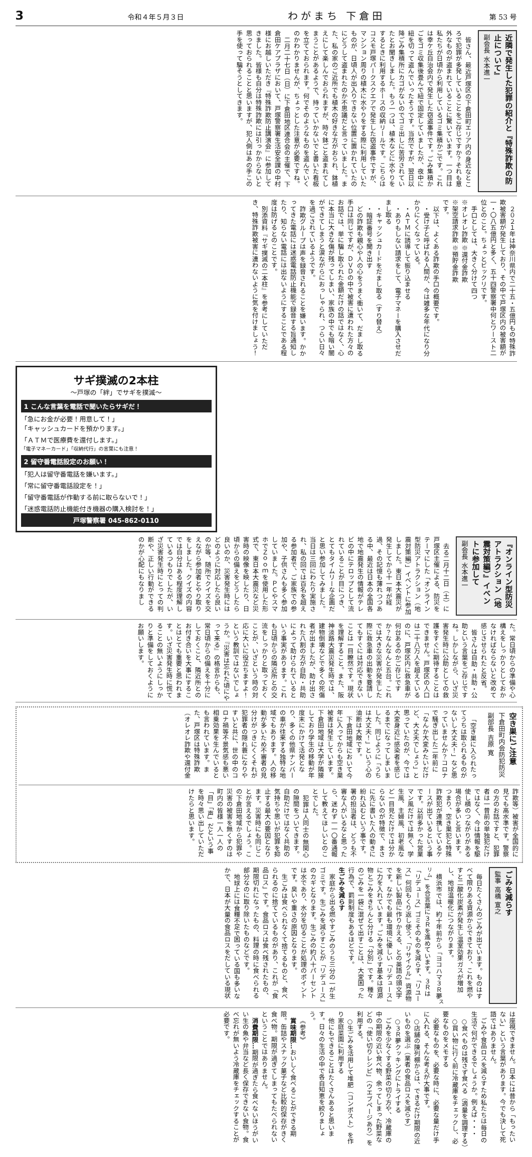3 令和４年５月３日 わがまち 下倉田 第 53 号
近隣で発生した犯罪の紹介と『特殊詐欺の防止について』
副会長 水本進一
皆さん、最近戸塚区の下倉田町エリア内の身近なところで犯罪が多発していることをご存じですか？それも意外なものが盗まれていることに驚いています。一つ目は私たちが日頃から利用しているゴミ集積かごです。これは幸ケ丘自治会内で発生した窃盗事件です。ごみ集積かごをゴミ収集後畳んで紐で固定していましたが、夜中に紐を切って盗んでいったそうです。当然ですが、翌日以降ごみ集積所にカゴがないのでゴミ出しに苦労されていたとお聞きしました。もう一つは、植木などに水やりをするときに利用するホースの収納リールです。こちらはコスモ戸塚パークスクエアで発生した窃盗事件ですが、マンション周りの植木に水やりをする際に利用していたものが、日頃人が出入りできない位置に置かれていたのにどうして盗まれたのか不思議だと言っていました。また、私の家のご近所でも植木の好きな方がおられ、鉢植えにして楽しんでおられますが、時々鉢ごと盗まれてしまうことがあるようで、持っていかないでと書いた看板を立てておられます。何でそのようなものを盗んでいくのかわかりませんが、ちょっとした注意が必要ですね。
二月二十七日（日）に下倉田地区連合会の主催で、下倉田ケアプラザにおいて、戸塚警察署生活安全課の中村様にお越しいただき『特殊詐欺防止講演会』に参加してきました。皆様も自分は特殊詐欺には引っかからないと思っておられることと思いますが、犯人側はあの手この手を使って騙そうとしてきます。
２０２１年は神奈川県内で二十五・五億円もの特殊詐欺被害額が発生しており、その中で戸塚区内の被害額が一・〇八五億円と多く、五十四警察署中何とワースト二位とのこと。ちょっとビックリです。
手口としては、大きく分けて四つ
※オレオレ詐欺 ※還付金詐欺
※架空請求詐欺 ※預貯金詐欺
です。
以下は、よくある詐欺の手口の概要です。
・受け子と呼ばれる人間が、今は雑多な年代になり分かりにくくなっている。
・ＡＴＭに誘導して振り込ませる
・ありもしない請求をして、電子マネーを購入させだまし取る
・キャッシュカードをだまし取る（すり替え）
・暗証番号を聞き出す
どの詐欺も親心や人の心をうまく衝いて、だまし取る手口は同じですが、ＤＶＤの中で被害に遭われた方々のお話では、単に騙し取られた金額だけの話ではなく、心に本当に大きな傷が残ってしまい、家族の中でも暗い闇ができてしまうと涙ながらにおっしゃられ、つらい日々を過ごされているようです。
詐欺グループは声を録音されることを嫌います。かかってきた電話には迷惑電話防止機能で録音する旨通知したり、知らない電話には出ないようにすることである程度は防げるとのことです。
別添資料『サギ撲滅の二本柱』を参考にしていただき、特殊詐欺被害に遭わないように気を付けましょう！
サギ撲滅の2本柱
～戸塚の「絆」でサギを撲滅～
1 こんな言葉を電話で聞いたらサギだ！
「急にお金が必要！用意して！」
「キャッシュカードを預かります。」
「ＡＴＭで医療費を還付します。」
「電子マネーカード」「収納代行」の言葉にも注意！
2 留守番電話設定のお願い！
「犯人は留守番電話を嫌います。」
「常に留守番電話設定を！」
「留守番電話が作動する前に取らないで！」
「迷惑電話防止機能付き機器の購入検討を！」
戸塚警察署 045-862-0110
『オンライン型防災アトラクション（地震対策編）』イベントに参加して
副会長 水本進一
去る二月十二日（土）に戸塚区主催による、防災をテーマにした「オンライン型防災アトラクション（地震対策編）」イベントに参加しました。東日本大震災が発生してから十一年が経過、その記憶も薄れつつある中、最近は日本の全国各地で地震発生の情報がテレビの中にテロップとして流れていることが目につき、とてもタイムリーな企画だと思い参加してみました。当日は三回にわたり実施され、私の回では百名を超える参加者で、ご家族での参加や、子供さんも多く参加していました。ＰＣやスマホでＺｏｏｍを使用した形式で、東日本大震災など災害時の映像を映したり、日頃からの備えをどうしたら良いのか、災害発生時にはどのように対応したら良いのか等、随所でクイズを交えながら参加者とやり取りをしました。クイズの内容では自分はある程度理解しているつもりでしたが、いざ災害発生時にとっての判断や、正しい行動ができるのかが心配にもなりました。常日頃からの準備や心構えをしっかりとしておかなければならないと改めて感じさせられたと反省。
皆さんは自助・共助・公助という言葉をご存じですね。しかしながら、いざ災害発生時に公助としての救護をすぐに期待することはできません。戸塚区の人口は二十八万人を超えているのに、戸塚区内に救急車が何台あるのかご存じですか？なんなんと五台。これでは大きな災害が発生した際に救急車の出動を要請してもすぐには対応できないことは一目瞭然です。現状を理解すること。また、阪神淡路大震災発生時では、建物倒壊などで多くの死傷者が出ましたが、助け出された八割の方が自助・共助によって助けられているという事実があります。これも日頃からの隣近所との交流をしっかりと取っておくことが、いざという時の対応に大いに役立ちますよ！という教訓ではないでしょうか。『災害は忘れた頃にやって来る』の格言からも、常日頃からの備えを十分にしておくこと、隣近所とのお付き合いを大事にすることはとても重要と思われます。いざ災害発生時に慌てることの無いようにしっかりと準備をしておくようにお願いします。
空き巣にご注意
下倉田町内会防犯防災副部長 吉原 寛
「空き巣に入られたってうちは取られるものがないし大丈夫！」など思っていませんか？コロナで騒ぎ出した二年前に「なんか大変みたいだけど、大丈夫でしょう」と思っていたのが、今では大変身近に感染者を感じるまでになってしまいました。同じように「うちは大丈夫！」という心の油断は大敵です。
下倉田地域において今年に入ってからも空き巣被害は発生しています。下倉田地域は大学が隣接しており学生の移動が年度末にかけて活発となり、多くの他県ナンバーの車が往来する独特な地域でもあります。人の移動が多いため不審者の見分けがつきにくくそれが犯罪者の隠れ蓑になりやすいと共に、世の中のコロナ禍等不景気感も悪い相乗効果を生んでいるとも言われています。また、戸塚区は特殊詐欺（オレオレ詐欺や還付金詐欺等）被害が全国的に見ても高水準です。警察の方のお話ですと、犯罪者は一昔前の単独犯だけではなく、今は情報を駆使し横のつながりがある場合が多いと言います。つまり、空き巣犯と特殊詐欺犯が連携しているケースが出ているという事です。以前多かった営業マン風だけでは無く、学生風、主婦風、初老風など一目見ただけでは分からないのが特徴で、まさに先に書いた人の動きに紛れ込むという事です。署の担当者は、どうも不審な人がいるなと思ったら、迷わず一一〇番通報して教えてほしいとのことでした。
犯罪は人同士の無関心の隙間をついてきます。自助だけではなく共助の気持ちや思いが犯罪を抑止する最大の要因となります。災害時にも同じことが言えるでしょう。この下倉田地域から犯罪や災害の被害を無くすのは町内の皆様一人一人の「目」「声」だという事を時々思い出していただけたらと思います。
ごみを減らす
監事 高橋 宣之
毎日たくさんのごみが出ています。ものはすべて限りある資源からできており、これを燃やすと二酸化炭素が発生し温室効果ガスが増加し、地球温暖化につながります。
横浜市では、約十年前から「ヨコハマ３Ｒ夢<sup>スリム</sup>」を合言葉に３Ｒを進めています。３Ｒは「リデュース」ゴミそのものを減らす、「リユース」何回もくり返し使う、「リサイクル」資源物を新しい製品に作りかえる、との英語の頭文字です。なかでも最も環境に優しい「リデュース」に力を入れています。ごみを減らす基本は資源物とごみをきちんと分ける「分別」です。種々のごみを一袋に混ぜて出すことは、大変困った行為で、罰則制度もあるほどです。
生ごみを減らす
家庭から出る燃やすごみのうち三分の一が生ゴミです。生ごみを減らすことが「リデュース」のカギとなります。生ごみの約八十パーセントは水であり、水分を切ることが処理のポイントです。臭いや重さの原因となります。
生ごみは食べられなくて捨てるものと、食べられるのに捨てているものがあり、これが「食品ロス」です。食品ロスは食べ残されたもの、期限切れになったもの、料理の時に食べられる部分なのに取り除いたものなどです。
地球上には食糧不足で困っている国も多いなかで、日本が大量の食品ロスをだしている現状は座視できません。日本には昔から「もったいない」という言葉があります。今でも決して死語ではありません。
ごみや食品ロスを減らすため私たちは毎日の生活で何ができるでしょうか。例えば・・・
○食べものは残さず食べる（適量を調理する）
○買い物に行く前に冷蔵庫をチェックし、必要なものをメモする
必要なものを、必要な時に、必要な量だけ手に入れる、そんな考えが大事です。
○店舗の陳列棚からは、できるだけ期限の近いものを選ぶ（業者の食品ロスを減らす）
○３Ｒ夢クッキングにトライする
ごみを少なくする野菜の切り方や、冷蔵庫の中の期限の近い食べ物、余ってしまった野菜などの「使い切りレシピ」（ウエブページあり）を利用する。
○生ごみを活用して堆肥（コンポスト）を作り家庭菜園に利用する
他にもできることはたくさんあると思います。日々の生活の中で各自知恵を絞りましょう。
《参考》
賞味期限…おいしく食べることができる期限。缶詰やスナック菓子など比較的保存がきく食べ物。期限が過ぎてしまってもたべられないということではありません。
消費期限…期限が過ぎたら食べないほうがいい生の魚や弁当など長く保存できない食物。食べ忘れが無いよう冷蔵庫をチェックすることが必要です。